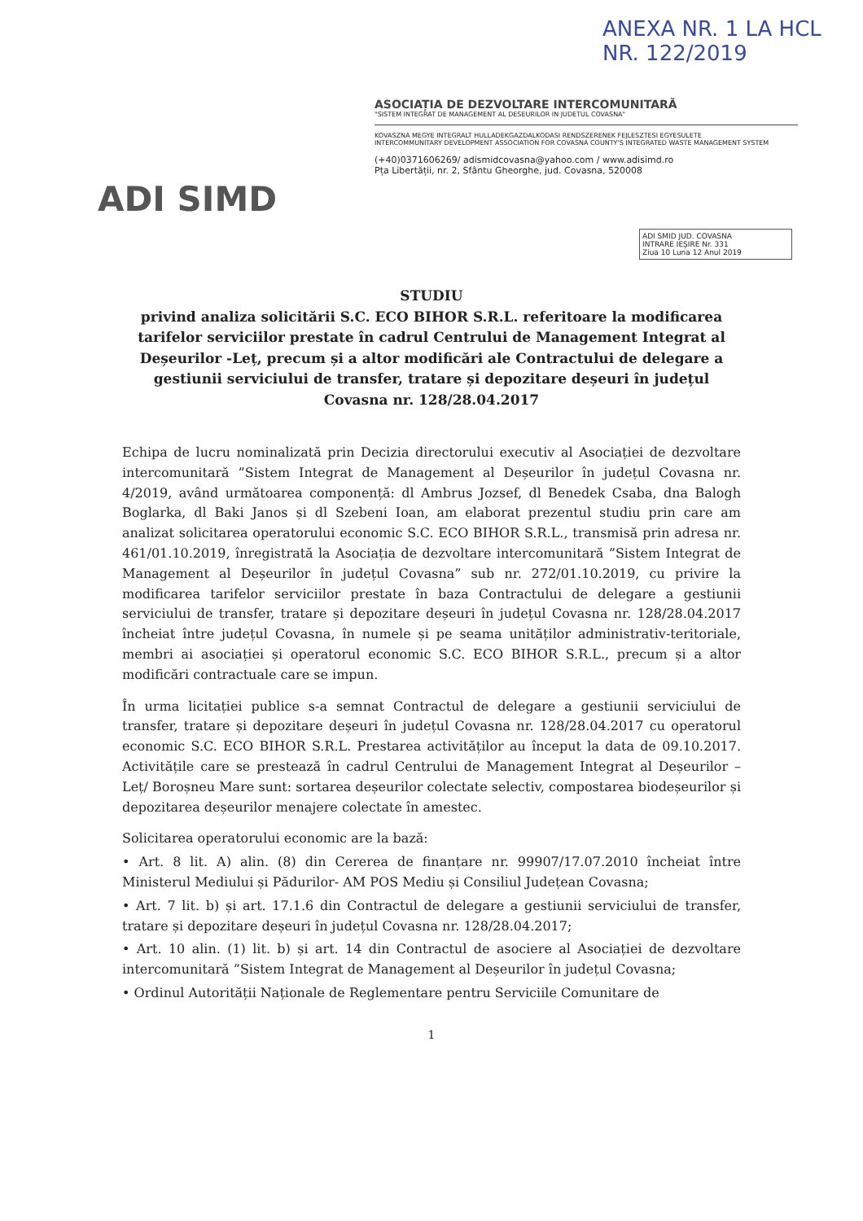ANEXA NR. 1 LA HCL NR. 122/2019
ADI SIMD
ASOCIAȚIA DE DEZVOLTARE INTERCOMUNITARĂ
"SISTEM INTEGRAT DE MANAGEMENT AL DESEURILOR IN JUDETUL COVASNA"
KOVASZNA MEGYE INTEGRALT HULLADEKGAZDALKODASI RENDSZERENEK FEJLESZTESI EGYESULETE
INTERCOMMUNITARY DEVELOPMENT ASSOCIATION FOR COVASNA COUNTY'S INTEGRATED WASTE MANAGEMENT SYSTEM
(+40)0371606269/ adismidcovasna@yahoo.com / www.adisimd.ro
Pța Libertății, nr. 2, Sfântu Gheorghe, jud. Covasna, 520008
ADI SMID JUD. COVASNA
INTRARE IEȘIRE Nr. 331
Ziua 10 Luna 12 Anul 2019
STUDIU
privind analiza solicitării S.C. ECO BIHOR S.R.L. referitoare la modificarea tarifelor serviciilor prestate în cadrul Centrului de Management Integrat al Deșeurilor -Leț, precum și a altor modificări ale Contractului de delegare a gestiunii serviciului de transfer, tratare și depozitare deșeuri în județul Covasna nr. 128/28.04.2017
Echipa de lucru nominalizată prin Decizia directorului executiv al Asociației de dezvoltare intercomunitară ”Sistem Integrat de Management al Deșeurilor în județul Covasna nr. 4/2019, având următoarea componență: dl Ambrus Jozsef, dl Benedek Csaba, dna Balogh Boglarka, dl Baki Janos și dl Szebeni Ioan, am elaborat prezentul studiu prin care am analizat solicitarea operatorului economic S.C. ECO BIHOR S.R.L., transmisă prin adresa nr. 461/01.10.2019, înregistrată la Asociația de dezvoltare intercomunitară ”Sistem Integrat de Management al Deșeurilor în județul Covasna” sub nr. 272/01.10.2019, cu privire la modificarea tarifelor serviciilor prestate în baza Contractului de delegare a gestiunii serviciului de transfer, tratare și depozitare deșeuri în județul Covasna nr. 128/28.04.2017 încheiat între județul Covasna, în numele și pe seama unităților administrativ-teritoriale, membri ai asociației și operatorul economic S.C. ECO BIHOR S.R.L., precum și a altor modificări contractuale care se impun.
În urma licitației publice s-a semnat Contractul de delegare a gestiunii serviciului de transfer, tratare și depozitare deșeuri în județul Covasna nr. 128/28.04.2017 cu operatorul economic S.C. ECO BIHOR S.R.L. Prestarea activităților au început la data de 09.10.2017. Activitățile care se prestează în cadrul Centrului de Management Integrat al Deșeurilor – Leț/ Boroșneu Mare sunt: sortarea deșeurilor colectate selectiv, compostarea biodeșeurilor și depozitarea deșeurilor menajere colectate în amestec.
Solicitarea operatorului economic are la bază:
• Art. 8 lit. A) alin. (8) din Cererea de finanțare nr. 99907/17.07.2010 încheiat între Ministerul Mediului și Pădurilor- AM POS Mediu și Consiliul Județean Covasna;
• Art. 7 lit. b) și art. 17.1.6 din Contractul de delegare a gestiunii serviciului de transfer, tratare și depozitare deșeuri în județul Covasna nr. 128/28.04.2017;
• Art. 10 alin. (1) lit. b) și art. 14 din Contractul de asociere al Asociației de dezvoltare intercomunitară ”Sistem Integrat de Management al Deșeurilor în județul Covasna;
• Ordinul Autorității Naționale de Reglementare pentru Serviciile Comunitare de
1